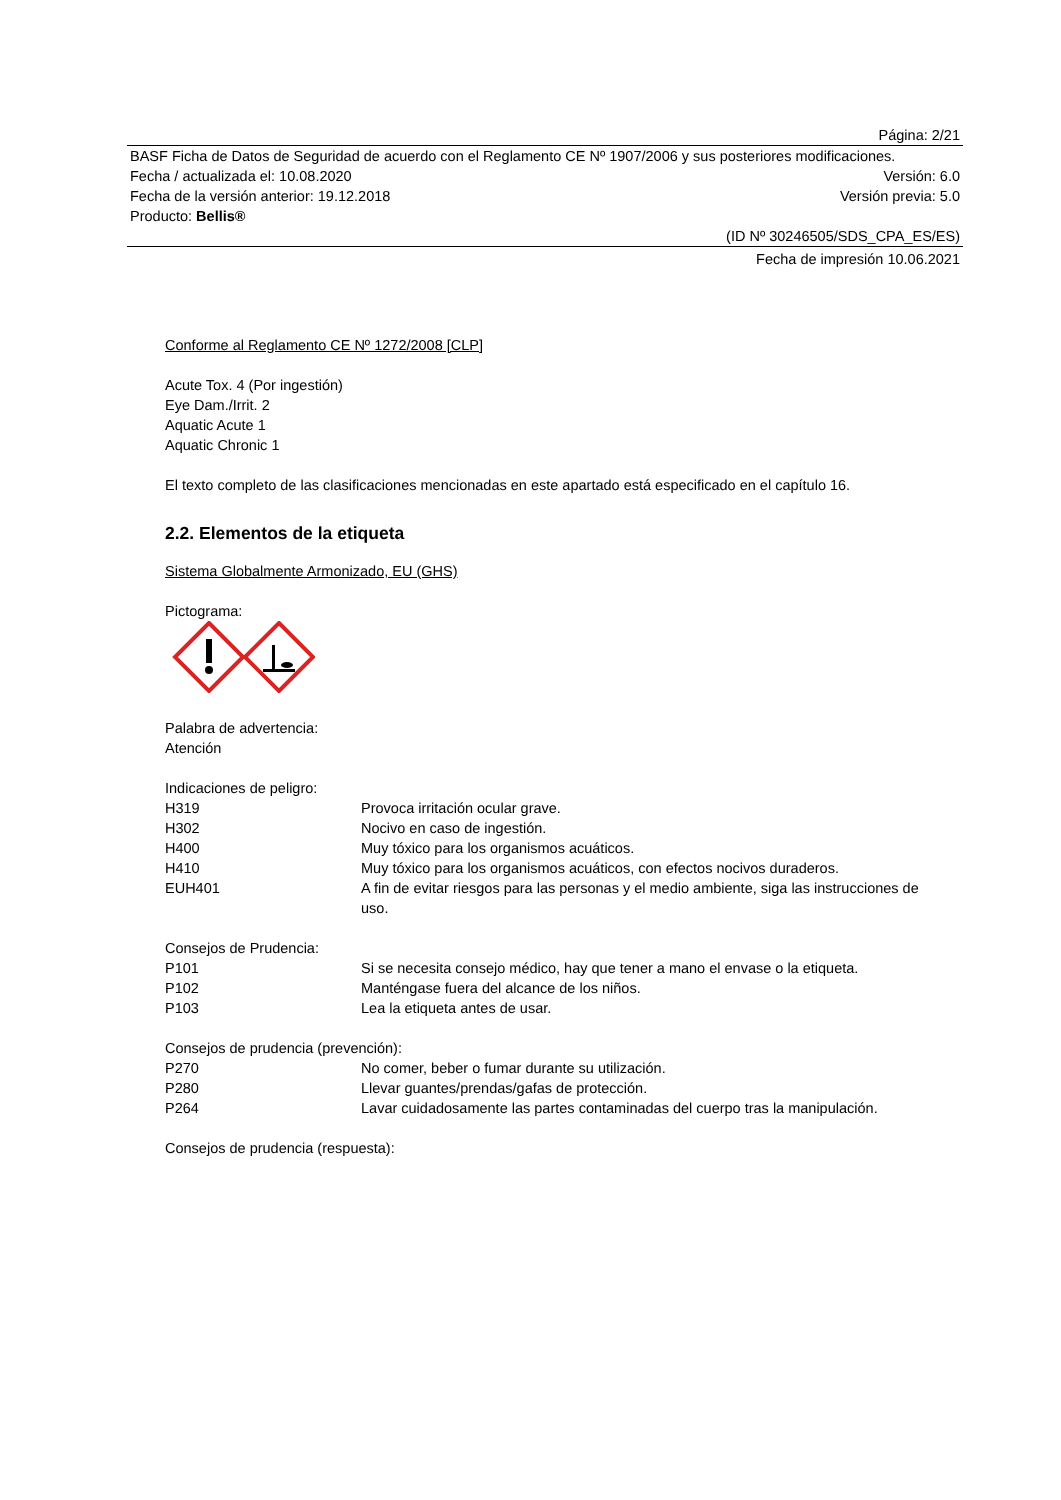Página: 2/21
BASF Ficha de Datos de Seguridad de acuerdo con el Reglamento CE Nº 1907/2006 y sus posteriores modificaciones.
Fecha / actualizada el: 10.08.2020 Versión: 6.0
Fecha de la versión anterior: 19.12.2018 Versión previa: 5.0
Producto: Bellis®
(ID Nº 30246505/SDS_CPA_ES/ES)
Fecha de impresión 10.06.2021
Conforme al Reglamento CE Nº 1272/2008 [CLP]
Acute Tox. 4 (Por ingestión)
Eye Dam./Irrit. 2
Aquatic Acute 1
Aquatic Chronic 1
El texto completo de las clasificaciones mencionadas en este apartado está especificado en el capítulo 16.
2.2. Elementos de la etiqueta
Sistema Globalmente Armonizado, EU (GHS)
Pictograma:
Palabra de advertencia:
Atención
Indicaciones de peligro:
H319 Provoca irritación ocular grave.
H302 Nocivo en caso de ingestión.
H400 Muy tóxico para los organismos acuáticos.
H410 Muy tóxico para los organismos acuáticos, con efectos nocivos duraderos.
EUH401 A fin de evitar riesgos para las personas y el medio ambiente, siga las instrucciones de uso.
Consejos de Prudencia:
P101 Si se necesita consejo médico, hay que tener a mano el envase o la etiqueta.
P102 Manténgase fuera del alcance de los niños.
P103 Lea la etiqueta antes de usar.
Consejos de prudencia (prevención):
P270 No comer, beber o fumar durante su utilización.
P280 Llevar guantes/prendas/gafas de protección.
P264 Lavar cuidadosamente las partes contaminadas del cuerpo tras la manipulación.
Consejos de prudencia (respuesta):